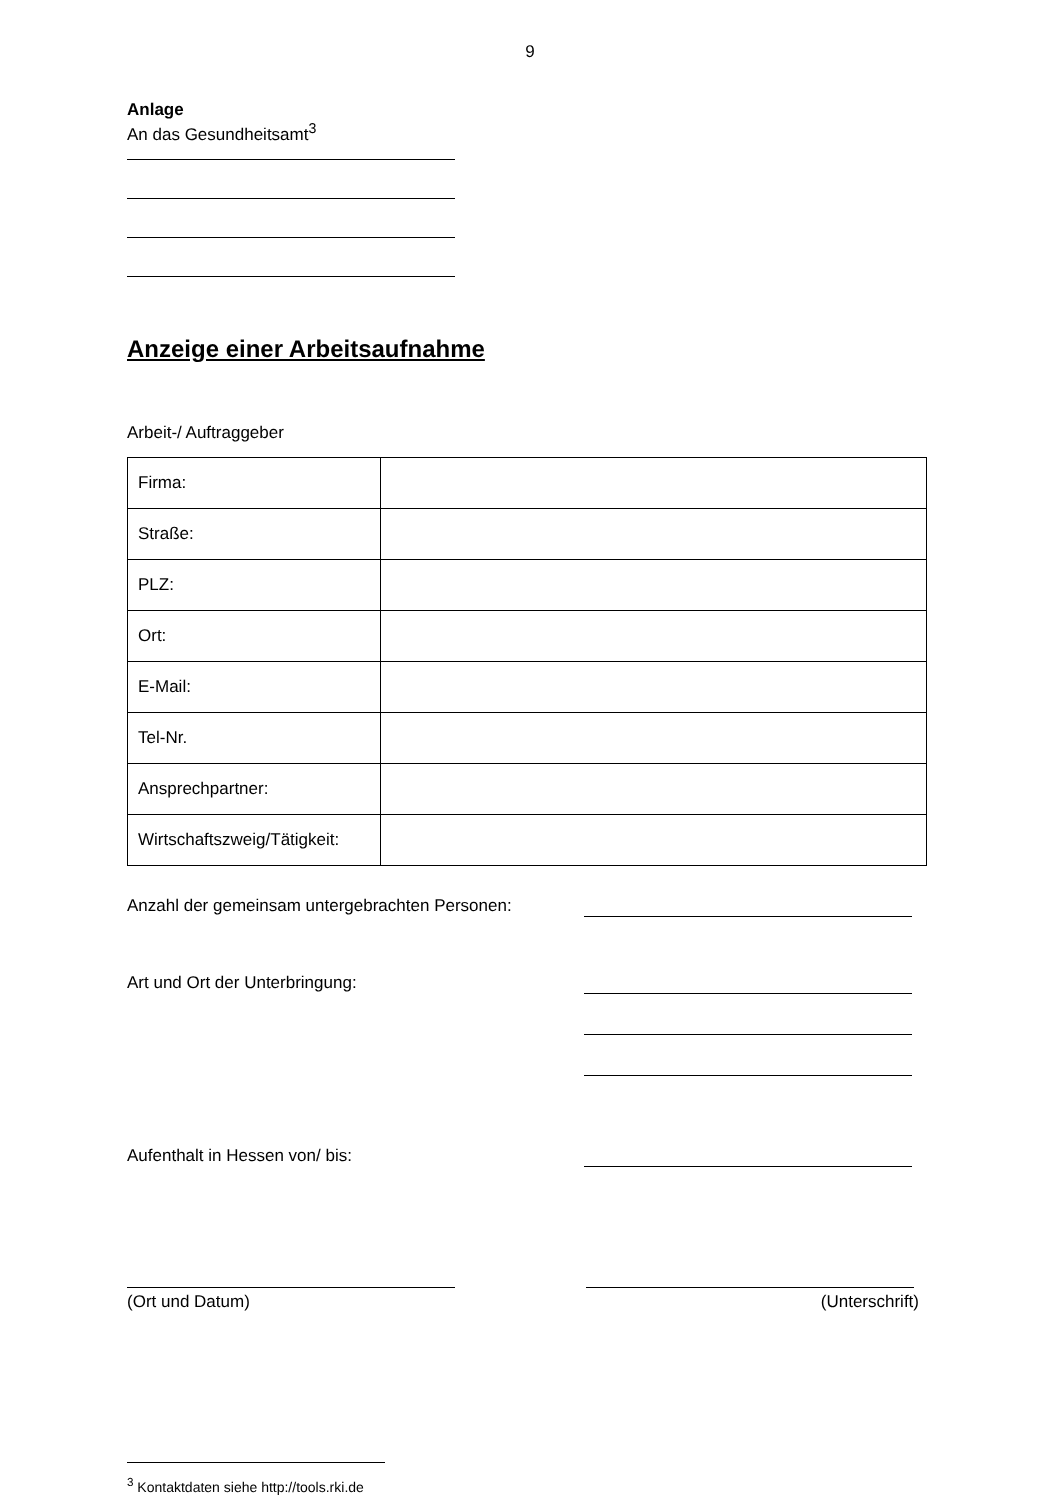9
Anlage
An das Gesundheitsamt<sup>3</sup>
Anzeige einer Arbeitsaufnahme
Arbeit-/ Auftraggeber
| Firma: | |
| Straße: | |
| PLZ: | |
| Ort: | |
| E-Mail: | |
| Tel-Nr. | |
| Ansprechpartner: | |
| Wirtschaftszweig/Tätigkeit: | |
Anzahl der gemeinsam untergebrachten Personen:
Art und Ort der Unterbringung:
Aufenthalt in Hessen von/ bis:
(Ort und Datum) (Unterschrift)
<sup>3</sup> Kontaktdaten siehe http://tools.rki.de